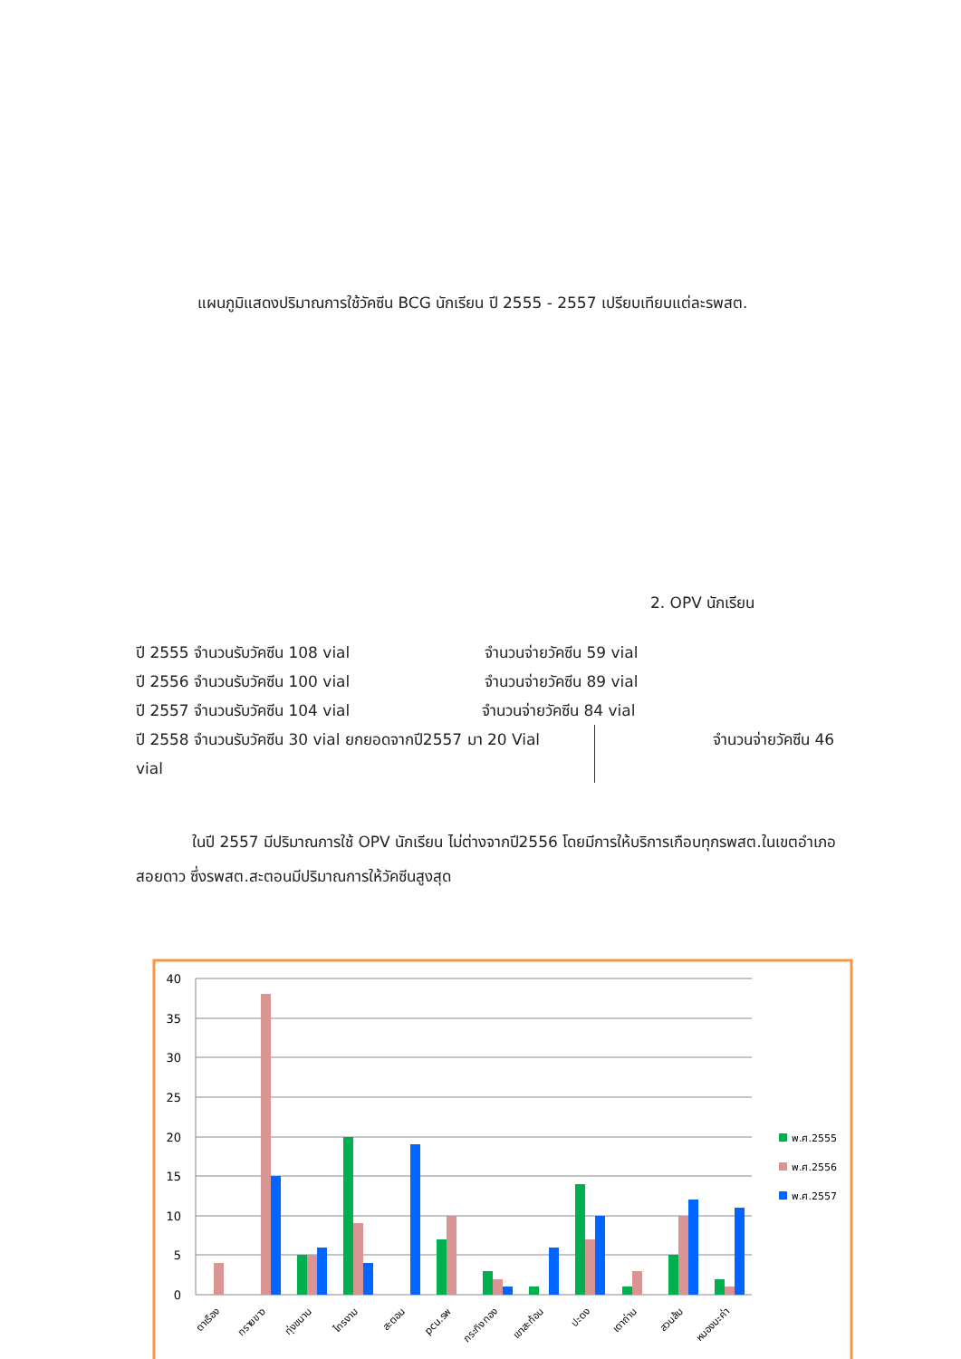แผนภูมิแสดงปริมาณการใช้วัคซีน BCG นักเรียน ปี 2555 - 2557 เปรียบเทียบแต่ละรพสต.
2. OPV นักเรียน
ปี 2555 จำนวนรับวัคซีน 108 vial จำนวนจ่ายวัคซีน 59 vial
ปี 2556 จำนวนรับวัคซีน 100 vial จำนวนจ่ายวัคซีน 89 vial
ปี 2557 จำนวนรับวัคซีน 104 vial จำนวนจ่ายวัคซีน 84 vial
ปี 2558 จำนวนรับวัคซีน 30 vial ยกยอดจากปี2557 มา 20 Vial
vial จำนวนจ่ายวัคซีน 46
ในปี 2557 มีปริมาณการใช้ OPV นักเรียน ไม่ต่างจากปี2556 โดยมีการให้บริการเกือบทุกรพสต.ในเขตอำเภอสอยดาว ซึ่งรพสต.สะตอนมีปริมาณการให้วัคซีนสูงสุด
40
35
30
25
20
15
10
5
0
พ.ศ.2555
พ.ศ.2556
พ.ศ.2557
ตาเรือง
ทรายขาว
ทุ่งขนาน
ไทรงาม
สะตอน
pcu.รพ
กระทิงทอง
เขาสะท้อน
ปะตง
เตาถ่าน
สวนส้ม
หนองมะค่า